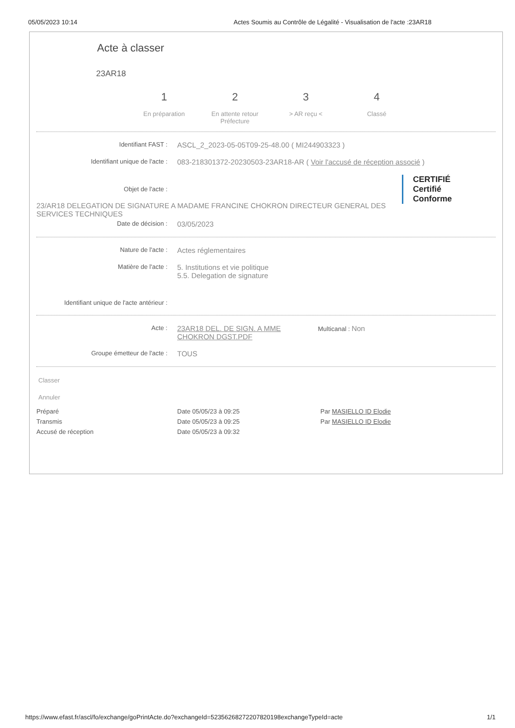05/05/2023 10:14 Actes Soumis au Contrôle de Légalité - Visualisation de l'acte :23AR18
Acte à classer
23AR18
1
En préparation
2
En attente retour Préfecture
3
> AR reçu <
4
Classé
Identifiant FAST : ASCL_2_2023-05-05T09-25-48.00 ( MI244903323 )
Identifiant unique de l'acte : 083-218301372-20230503-23AR18-AR ( Voir l'accusé de réception associé )
CERTIFIÉ
Certifié
Conforme
Objet de l'acte :
23/AR18 DELEGATION DE SIGNATURE A MADAME FRANCINE CHOKRON DIRECTEUR GENERAL DES SERVICES TECHNIQUES
Date de décision : 03/05/2023
Nature de l'acte : Actes réglementaires
Matière de l'acte : 5. Institutions et vie politique
5.5. Delegation de signature
Identifiant unique de l'acte antérieur :
Acte : 23AR18 DEL. DE SIGN. A MME CHOKRON DGST.PDF Multicanal : Non
Groupe émetteur de l'acte : TOUS
Classer
Annuler
Préparé Date 05/05/23 à 09:25 Par MASIELLO ID Elodie
Transmis Date 05/05/23 à 09:25 Par MASIELLO ID Elodie
Accusé de réception Date 05/05/23 à 09:32
https://www.efast.fr/ascl/fo/exchange/goPrintActe.do?exchangeId=52356268272207820198exchangeTypeId=acte 1/1